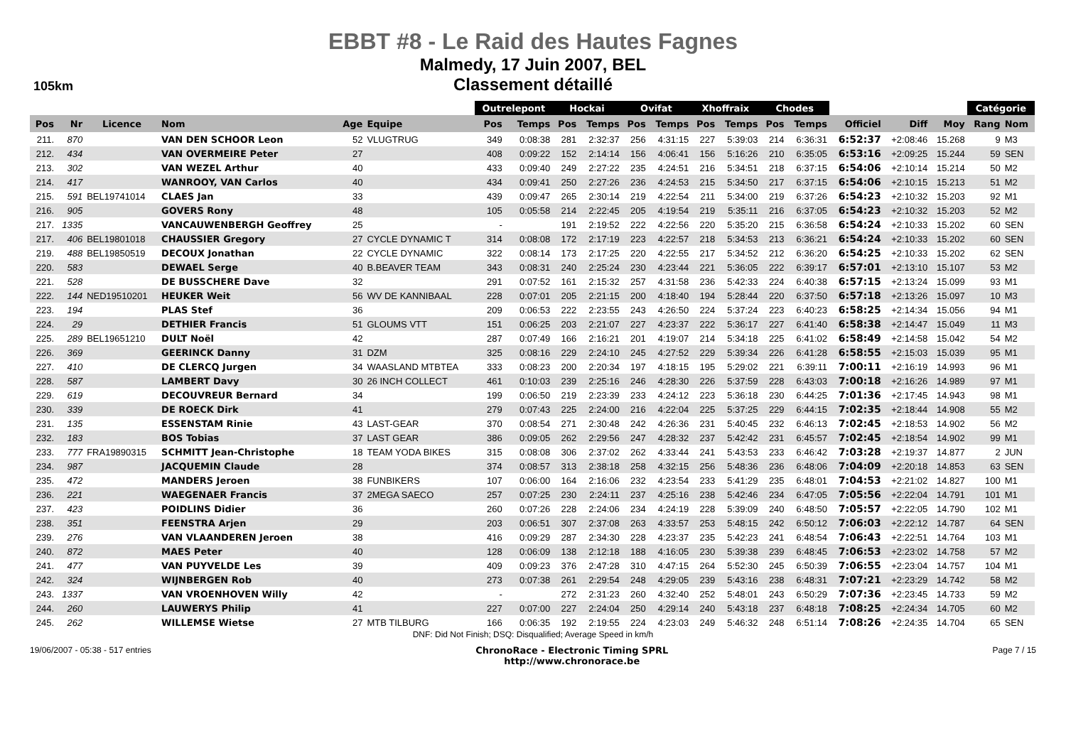EBBT #8 - Le Raid des Hautes Fagnes
Malmedy, 17 Juin 2007, BEL
Classement détaillé
105km
| | | | | | | Outrelepont | | Hockai | | Ovifat | | Xhoffraix | | Chodes | | | | | Catégorie | |
| --- | --- | --- | --- | --- | --- | --- | --- | --- | --- | --- | --- | --- | --- | --- | --- | --- | --- | --- | --- | --- |
| Pos | Nr | Licence | Nom | Age | Equipe | Pos | Temps | Pos | Temps | Pos | Temps | Pos | Temps | Pos | Temps | Officiel | Diff | Moy | Rang | Nom |
| 211. | 870 | | VAN DEN SCHOOR Leon | 52 | VLUGTRUG | 349 | 0:08:38 | 281 | 2:32:37 | 256 | 4:31:15 | 227 | 5:39:03 | 214 | 6:36:31 | 6:52:37 | +2:08:46 | 15.268 | 9 | M3 |
| 212. | 434 | | VAN OVERMEIRE Peter | 27 | | 408 | 0:09:22 | 152 | 2:14:14 | 156 | 4:06:41 | 156 | 5:16:26 | 210 | 6:35:05 | 6:53:16 | +2:09:25 | 15.244 | 59 | SEN |
| 213. | 302 | | VAN WEZEL Arthur | 40 | | 433 | 0:09:40 | 249 | 2:27:22 | 235 | 4:24:51 | 216 | 5:34:51 | 218 | 6:37:15 | 6:54:06 | +2:10:14 | 15.214 | 50 | M2 |
| 214. | 417 | | WANROOY, VAN Carlos | 40 | | 434 | 0:09:41 | 250 | 2:27:26 | 236 | 4:24:53 | 215 | 5:34:50 | 217 | 6:37:15 | 6:54:06 | +2:10:15 | 15.213 | 51 | M2 |
| 215. | 591 | BEL19741014 | CLAES Jan | 33 | | 439 | 0:09:47 | 265 | 2:30:14 | 219 | 4:22:54 | 211 | 5:34:00 | 219 | 6:37:26 | 6:54:23 | +2:10:32 | 15.203 | 92 | M1 |
| 216. | 905 | | GOVERS Rony | 48 | | 105 | 0:05:58 | 214 | 2:22:45 | 205 | 4:19:54 | 219 | 5:35:11 | 216 | 6:37:05 | 6:54:23 | +2:10:32 | 15.203 | 52 | M2 |
| 217. | 1335 | | VANCAUWENBERGH Geoffrey | 25 | | - | | 191 | 2:19:52 | 222 | 4:22:56 | 220 | 5:35:20 | 215 | 6:36:58 | 6:54:24 | +2:10:33 | 15.202 | 60 | SEN |
| 217. | 406 | BEL19801018 | CHAUSSIER Gregory | 27 | CYCLE DYNAMIC T | 314 | 0:08:08 | 172 | 2:17:19 | 223 | 4:22:57 | 218 | 5:34:53 | 213 | 6:36:21 | 6:54:24 | +2:10:33 | 15.202 | 60 | SEN |
| 219. | 488 | BEL19850519 | DECOUX Jonathan | 22 | CYCLE DYNAMIC | 322 | 0:08:14 | 173 | 2:17:25 | 220 | 4:22:55 | 217 | 5:34:52 | 212 | 6:36:20 | 6:54:25 | +2:10:33 | 15.202 | 62 | SEN |
| 220. | 583 | | DEWAEL Serge | 40 | B.BEAVER TEAM | 343 | 0:08:31 | 240 | 2:25:24 | 230 | 4:23:44 | 221 | 5:36:05 | 222 | 6:39:17 | 6:57:01 | +2:13:10 | 15.107 | 53 | M2 |
| 221. | 528 | | DE BUSSCHERE Dave | 32 | | 291 | 0:07:52 | 161 | 2:15:32 | 257 | 4:31:58 | 236 | 5:42:33 | 224 | 6:40:38 | 6:57:15 | +2:13:24 | 15.099 | 93 | M1 |
| 222. | 144 | NED19510201 | HEUKER Weit | 56 | WV DE KANNIBAAL | 228 | 0:07:01 | 205 | 2:21:15 | 200 | 4:18:40 | 194 | 5:28:44 | 220 | 6:37:50 | 6:57:18 | +2:13:26 | 15.097 | 10 | M3 |
| 223. | 194 | | PLAS Stef | 36 | | 209 | 0:06:53 | 222 | 2:23:55 | 243 | 4:26:50 | 224 | 5:37:24 | 223 | 6:40:23 | 6:58:25 | +2:14:34 | 15.056 | 94 | M1 |
| 224. | 29 | | DETHIER Francis | 51 | GLOUMS VTT | 151 | 0:06:25 | 203 | 2:21:07 | 227 | 4:23:37 | 222 | 5:36:17 | 227 | 6:41:40 | 6:58:38 | +2:14:47 | 15.049 | 11 | M3 |
| 225. | 289 | BEL19651210 | DULT Noël | 42 | | 287 | 0:07:49 | 166 | 2:16:21 | 201 | 4:19:07 | 214 | 5:34:18 | 225 | 6:41:02 | 6:58:49 | +2:14:58 | 15.042 | 54 | M2 |
| 226. | 369 | | GEERINCK Danny | 31 | DZM | 325 | 0:08:16 | 229 | 2:24:10 | 245 | 4:27:52 | 229 | 5:39:34 | 226 | 6:41:28 | 6:58:55 | +2:15:03 | 15.039 | 95 | M1 |
| 227. | 410 | | DE CLERCQ Jurgen | 34 | WAASLAND MTBTEA | 333 | 0:08:23 | 200 | 2:20:34 | 197 | 4:18:15 | 195 | 5:29:02 | 221 | 6:39:11 | 7:00:11 | +2:16:19 | 14.993 | 96 | M1 |
| 228. | 587 | | LAMBERT Davy | 30 | 26 INCH COLLECT | 461 | 0:10:03 | 239 | 2:25:16 | 246 | 4:28:30 | 226 | 5:37:59 | 228 | 6:43:03 | 7:00:18 | +2:16:26 | 14.989 | 97 | M1 |
| 229. | 619 | | DECOUVREUR Bernard | 34 | | 199 | 0:06:50 | 219 | 2:23:39 | 233 | 4:24:12 | 223 | 5:36:18 | 230 | 6:44:25 | 7:01:36 | +2:17:45 | 14.943 | 98 | M1 |
| 230. | 339 | | DE ROECK Dirk | 41 | | 279 | 0:07:43 | 225 | 2:24:00 | 216 | 4:22:04 | 225 | 5:37:25 | 229 | 6:44:15 | 7:02:35 | +2:18:44 | 14.908 | 55 | M2 |
| 231. | 135 | | ESSENSTAM Rinie | 43 | LAST-GEAR | 370 | 0:08:54 | 271 | 2:30:48 | 242 | 4:26:36 | 231 | 5:40:45 | 232 | 6:46:13 | 7:02:45 | +2:18:53 | 14.902 | 56 | M2 |
| 232. | 183 | | BOS Tobias | 37 | LAST GEAR | 386 | 0:09:05 | 262 | 2:29:56 | 247 | 4:28:32 | 237 | 5:42:42 | 231 | 6:45:57 | 7:02:45 | +2:18:54 | 14.902 | 99 | M1 |
| 233. | 777 | FRA19890315 | SCHMITT Jean-Christophe | 18 | TEAM YODA BIKES | 315 | 0:08:08 | 306 | 2:37:02 | 262 | 4:33:44 | 241 | 5:43:53 | 233 | 6:46:42 | 7:03:28 | +2:19:37 | 14.877 | 2 | JUN |
| 234. | 987 | | JACQUEMIN Claude | 28 | | 374 | 0:08:57 | 313 | 2:38:18 | 258 | 4:32:15 | 256 | 5:48:36 | 236 | 6:48:06 | 7:04:09 | +2:20:18 | 14.853 | 63 | SEN |
| 235. | 472 | | MANDERS Jeroen | 38 | FUNBIKERS | 107 | 0:06:00 | 164 | 2:16:06 | 232 | 4:23:54 | 233 | 5:41:29 | 235 | 6:48:01 | 7:04:53 | +2:21:02 | 14.827 | 100 | M1 |
| 236. | 221 | | WAEGENAER Francis | 37 | 2MEGA SAECO | 257 | 0:07:25 | 230 | 2:24:11 | 237 | 4:25:16 | 238 | 5:42:46 | 234 | 6:47:05 | 7:05:56 | +2:22:04 | 14.791 | 101 | M1 |
| 237. | 423 | | POIDLINS Didier | 36 | | 260 | 0:07:26 | 228 | 2:24:06 | 234 | 4:24:19 | 228 | 5:39:09 | 240 | 6:48:50 | 7:05:57 | +2:22:05 | 14.790 | 102 | M1 |
| 238. | 351 | | FEENSTRA Arjen | 29 | | 203 | 0:06:51 | 307 | 2:37:08 | 263 | 4:33:57 | 253 | 5:48:15 | 242 | 6:50:12 | 7:06:03 | +2:22:12 | 14.787 | 64 | SEN |
| 239. | 276 | | VAN VLAANDEREN Jeroen | 38 | | 416 | 0:09:29 | 287 | 2:34:30 | 228 | 4:23:37 | 235 | 5:42:23 | 241 | 6:48:54 | 7:06:43 | +2:22:51 | 14.764 | 103 | M1 |
| 240. | 872 | | MAES Peter | 40 | | 128 | 0:06:09 | 138 | 2:12:18 | 188 | 4:16:05 | 230 | 5:39:38 | 239 | 6:48:45 | 7:06:53 | +2:23:02 | 14.758 | 57 | M2 |
| 241. | 477 | | VAN PUYVELDE Les | 39 | | 409 | 0:09:23 | 376 | 2:47:28 | 310 | 4:47:15 | 264 | 5:52:30 | 245 | 6:50:39 | 7:06:55 | +2:23:04 | 14.757 | 104 | M1 |
| 242. | 324 | | WIJNBERGEN Rob | 40 | | 273 | 0:07:38 | 261 | 2:29:54 | 248 | 4:29:05 | 239 | 5:43:16 | 238 | 6:48:31 | 7:07:21 | +2:23:29 | 14.742 | 58 | M2 |
| 243. | 1337 | | VAN VROENHOVEN Willy | 42 | | - | | 272 | 2:31:23 | 260 | 4:32:40 | 252 | 5:48:01 | 243 | 6:50:29 | 7:07:36 | +2:23:45 | 14.733 | 59 | M2 |
| 244. | 260 | | LAUWERYS Philip | 41 | | 227 | 0:07:00 | 227 | 2:24:04 | 250 | 4:29:14 | 240 | 5:43:18 | 237 | 6:48:18 | 7:08:25 | +2:24:34 | 14.705 | 60 | M2 |
| 245. | 262 | | WILLEMSE Wietse | 27 | MTB TILBURG | 166 | 0:06:35 | 192 | 2:19:55 | 224 | 4:23:03 | 249 | 5:46:32 | 248 | 6:51:14 | 7:08:26 | +2:24:35 | 14.704 | 65 | SEN |
DNF: Did Not Finish; DSQ: Disqualified; Average Speed in km/h
19/06/2007 - 05:38 - 517 entries
ChronoRace - Electronic Timing SPRL
http://www.chronorace.be
Page 7 / 15